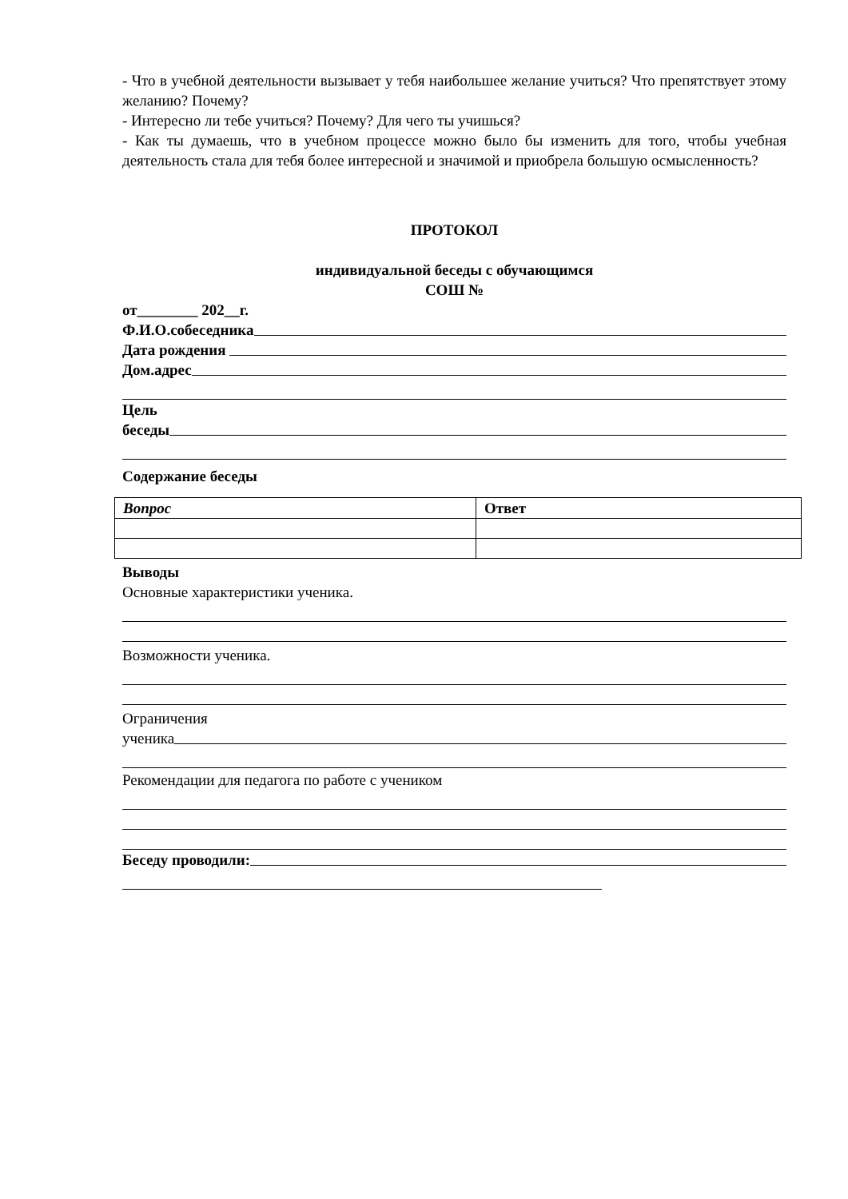- Что в учебной деятельности вызывает у тебя наибольшее желание учиться? Что препятствует этому желанию? Почему?
- Интересно ли тебе учиться? Почему? Для чего ты учишься?
- Как ты думаешь, что в учебном процессе можно было бы изменить для того, чтобы учебная деятельность стала для тебя более интересной и значимой и приобрела большую осмысленность?
ПРОТОКОЛ
индивидуальной беседы с обучающимся
СОШ №
от________ 202__г.
Ф.И.О.собеседника
Дата рождения
Дом.адрес
Цель
беседы
Содержание беседы
| Вопрос | Ответ |
| --- | --- |
Выводы
Основные характеристики ученика.
Возможности ученика.
Ограничения
ученика
Рекомендации для педагога по работе с учеником
Беседу проводили: